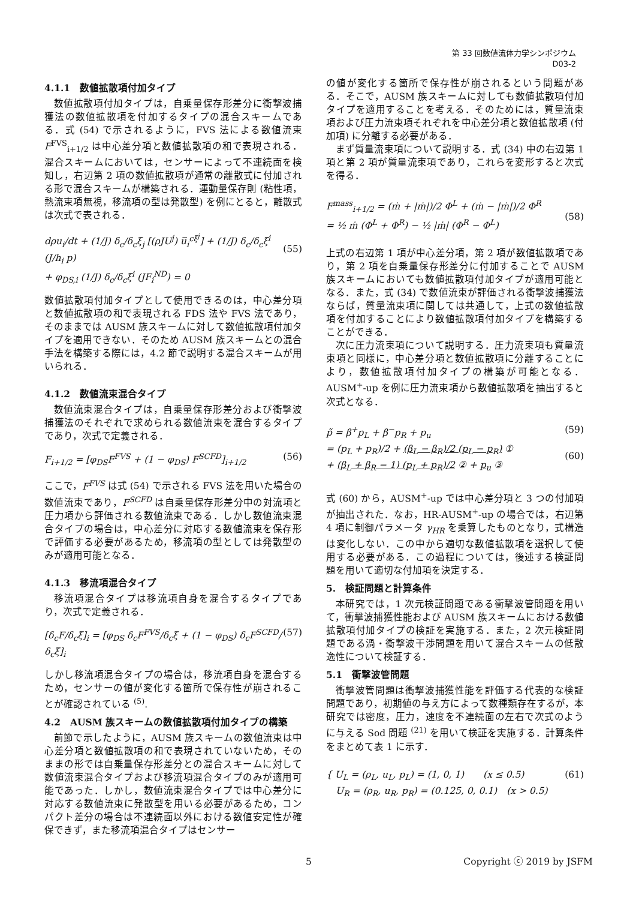第 33 回数値流体力学シンポジウム
D03-2
4.1.1　数値拡散項付加タイプ
数値拡散項付加タイプは，自乗量保存形差分に衝撃波捕獲法の数値拡散項を付加するタイプの混合スキームである．式 (54) で示されるように，FVS 法による数値流束 F<sup>FVS</sup><sub>i+1/2</sub> は中心差分項と数値拡散項の和で表現される．混合スキームにおいては，センサーによって不連続面を検知し，右辺第 2 項の数値拡散項が通常の離散式に付加される形で混合スキームが構築される．運動量保存則 (粘性項，熱流束項無視，移流項の型は発散型) を例にとると，離散式は次式で表される．
dρu<sub>i</sub>/dt + (1/J) δ<sub>c</sub>/δ<sub>c</sub>ξ<sub>j</sub> [(ρJU<sup>j</sup>) u̅<sub>i</sub><sup>cξ<sup>j</sup></sup>] + (1/J) δ<sub>c</sub>/δ<sub>c</sub>ξ<sup>i</sup> (J/h<sub>i</sub> p)
+ φ<sub>DS,i</sub> (1/J) δ<sub>c</sub>/δ<sub>c</sub>ξ<sup>i</sup> (JF<sub>i</sub><sup>ND</sup>) = 0
(55)
数値拡散項付加タイプとして使用できるのは，中心差分項と数値拡散項の和で表現される FDS 法や FVS 法であり，そのままでは AUSM 族スキームに対して数値拡散項付加タイプを適用できない．そのため AUSM 族スキームとの混合手法を構築する際には，4.2 節で説明する混合スキームが用いられる．
4.1.2　数値流束混合タイプ
数値流束混合タイプは，自乗量保存形差分および衝撃波捕獲法のそれぞれで求められる数値流束を混合するタイプであり，次式で定義される．
F<sub>i+1/2</sub> = [φ<sub>DS</sub>F<sup>FVS</sup> + (1 − φ<sub>DS</sub>) F<sup>SCFD</sup>]<sub>i+1/2</sub> (56)
ここで，F<sup>FVS</sup> は式 (54) で示される FVS 法を用いた場合の数値流束であり，F<sup>SCFD</sup> は自乗量保存形差分中の対流項と圧力項から評価される数値流束である．しかし数値流束混合タイプの場合は，中心差分に対応する数値流束を保存形で評価する必要があるため，移流項の型としては発散型のみが適用可能となる．
4.1.3　移流項混合タイプ
移流項混合タイプは移流項自身を混合するタイプであり，次式で定義される．
[δ<sub>c</sub>F/δ<sub>c</sub>ξ]<sub>i</sub> = [φ<sub>DS</sub> δ<sub>c</sub>F<sup>FVS</sup>/δ<sub>c</sub>ξ + (1 − φ<sub>DS</sub>) δ<sub>c</sub>F<sup>SCFD</sup>/δ<sub>c</sub>ξ]<sub>i</sub> (57)
しかし移流項混合タイプの場合は，移流項自身を混合するため，センサーの値が変化する箇所で保存性が崩されることが確認されている <sup>(5)</sup>.
4.2　AUSM 族スキームの数値拡散項付加タイプの構築
前節で示したように，AUSM 族スキームの数値流束は中心差分項と数値拡散項の和で表現されていないため，そのままの形では自乗量保存形差分との混合スキームに対して数値流束混合タイプおよび移流項混合タイプのみが適用可能であった．しかし，数値流束混合タイプでは中心差分に対応する数値流束に発散型を用いる必要があるため，コンパクト差分の場合は不連続面以外における数値安定性が確保できず，また移流項混合タイプはセンサー
の値が変化する箇所で保存性が崩されるという問題がある．そこで，AUSM 族スキームに対しても数値拡散項付加タイプを適用することを考える．そのためには，質量流束項および圧力流束項それぞれを中心差分項と数値拡散項 (付加項) に分離する必要がある．
まず質量流束項について説明する．式 (34) 中の右辺第 1 項と第 2 項が質量流束項であり，これらを変形すると次式を得る．
F<sup>mass</sup><sub>i+1/2</sub> = (ṁ + |ṁ|)/2 Φ<sup>L</sup> + (ṁ − |ṁ|)/2 Φ<sup>R</sup>
= ½ ṁ (Φ<sup>L</sup> + Φ<sup>R</sup>) − ½ |ṁ| (Φ<sup>R</sup> − Φ<sup>L</sup>)
(58)
上式の右辺第 1 項が中心差分項，第 2 項が数値拡散項であり，第 2 項を自乗量保存形差分に付加することで AUSM 族スキームにおいても数値拡散項付加タイプが適用可能となる．また，式 (34) で数値流束が評価される衝撃波捕獲法ならば，質量流束項に関しては共通して，上式の数値拡散項を付加することにより数値拡散項付加タイプを構築することができる．
次に圧力流束項について説明する．圧力流束項も質量流束項と同様に，中心差分項と数値拡散項に分離することにより，数値拡散項付加タイプの構築が可能となる．AUSM<sup>+</sup>-up を例に圧力流束項から数値拡散項を抽出すると次式となる．
p̃ = β<sup>+</sup>p<sub>L</sub> + β<sup>−</sup>p<sub>R</sub> + p<sub>u</sub>
= (p<sub>L</sub> + p<sub>R</sub>)/2 + (β<sub>L</sub> − β<sub>R</sub>)/2 (p<sub>L</sub> − p<sub>R</sub>) ①
+ (β<sub>L</sub> + β<sub>R</sub> − 1) (p<sub>L</sub> + p<sub>R</sub>)/2 ② + p<sub>u</sub> ③ (59)
(60)
式 (60) から，AUSM<sup>+</sup>-up では中心差分項と 3 つの付加項が抽出された．なお，HR-AUSM<sup>+</sup>-up の場合では，右辺第 4 項に制御パラメータ γ<sub>HR</sub> を乗算したものとなり，式構造は変化しない．この中から適切な数値拡散項を選択して使用する必要がある．この過程については，後述する検証問題を用いて適切な付加項を決定する．
5.　検証問題と計算条件
本研究では，1 次元検証問題である衝撃波管問題を用いて，衝撃波捕獲性能および AUSM 族スキームにおける数値拡散項付加タイプの検証を実施する．また，2 次元検証問題である渦・衝撃波干渉問題を用いて混合スキームの低散逸性について検証する．
5.1　衝撃波管問題
衝撃波管問題は衝撃波捕獲性能を評価する代表的な検証問題であり，初期値の与え方によって数種類存在するが，本研究では密度，圧力，速度を不連続面の左右で次式のように与える Sod 問題 <sup>(21)</sup> を用いて検証を実施する．計算条件をまとめて表 1 に示す．
{ U<sub>L</sub> = (ρ<sub>L</sub>, u<sub>L</sub>, p<sub>L</sub>) = (1, 0, 1)　　(x ≤ 0.5)
　U<sub>R</sub> = (ρ<sub>R</sub>, u<sub>R</sub>, p<sub>R</sub>) = (0.125, 0, 0.1)　(x > 0.5) (61)
5 Copyright ⓒ 2019 by JSFM